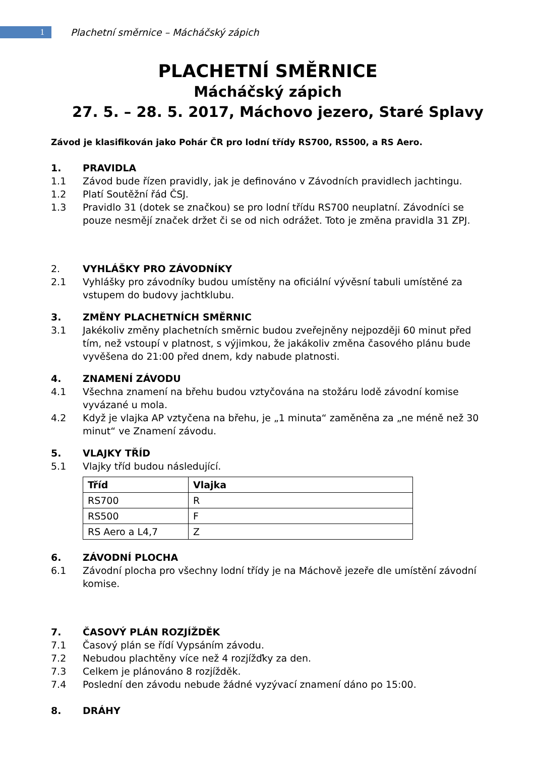1
Plachetní směrnice – Mácháčský zápich
PLACHETNÍ SMĚRNICE
Mácháčský zápich
27. 5. – 28. 5. 2017, Máchovo jezero, Staré Splavy
Závod je klasifikován jako Pohár ČR pro lodní třídy RS700, RS500, a RS Aero.
1. PRAVIDLA
1.1 Závod bude řízen pravidly, jak je definováno v Závodních pravidlech jachtingu.
1.2 Platí Soutěžní řád ČSJ.
1.3 Pravidlo 31 (dotek se značkou) se pro lodní třídu RS700 neuplatní. Závodníci se pouze nesmějí značek držet či se od nich odrážet. Toto je změna pravidla 31 ZPJ.
2. VYHLÁŠKY PRO ZÁVODNÍKY
2.1 Vyhlášky pro závodníky budou umístěny na oficiální vývěsní tabuli umístěné za vstupem do budovy jachtklubu.
3. ZMĚNY PLACHETNÍCH SMĚRNIC
3.1 Jakékoliv změny plachetních směrnic budou zveřejněny nejpozději 60 minut před tím, než vstoupí v platnost, s výjimkou, že jakákoliv změna časového plánu bude vyvěšena do 21:00 před dnem, kdy nabude platnosti.
4. ZNAMENÍ ZÁVODU
4.1 Všechna znamení na břehu budou vztyčována na stožáru lodě závodní komise vyvázané u mola.
4.2 Když je vlajka AP vztyčena na břehu, je „1 minuta“ zaměněna za „ne méně než 30 minut“ ve Znamení závodu.
5. VLAJKY TŘÍD
5.1 Vlajky tříd budou následující.
| Tříd | Vlajka |
| --- | --- |
| RS700 | R |
| RS500 | F |
| RS Aero a L4,7 | Z |
6. ZÁVODNÍ PLOCHA
6.1 Závodní plocha pro všechny lodní třídy je na Máchově jezeře dle umístění závodní komise.
7. ČASOVÝ PLÁN ROZJÍŽDĚK
7.1 Časový plán se řídí Vypsáním závodu.
7.2 Nebudou plachtěny více než 4 rozjížďky za den.
7.3 Celkem je plánováno 8 rozjížděk.
7.4 Poslední den závodu nebude žádné vyzývací znamení dáno po 15:00.
8. DRÁHY